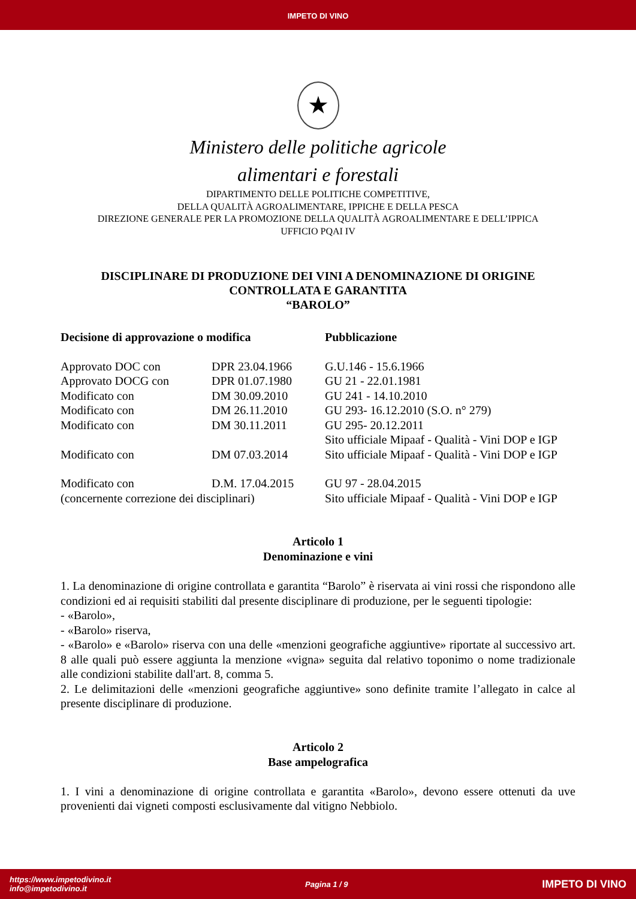IMPETO DI VINO
★
Ministero delle politiche agricole
alimentari e forestali
DIPARTIMENTO DELLE POLITICHE COMPETITIVE,
DELLA QUALITÀ AGROALIMENTARE, IPPICHE E DELLA PESCA
DIREZIONE GENERALE PER LA PROMOZIONE DELLA QUALITÀ AGROALIMENTARE E DELL’IPPICA
UFFICIO PQAI IV
DISCIPLINARE DI PRODUZIONE DEI VINI A DENOMINAZIONE DI ORIGINE CONTROLLATA E GARANTITA
“BAROLO”
| Decisione di approvazione o modifica | | Pubblicazione |
| --- | --- | --- |
| Approvato DOC con | DPR 23.04.1966 | G.U.146 - 15.6.1966 |
| Approvato DOCG con | DPR 01.07.1980 | GU 21 - 22.01.1981 |
| Modificato con | DM 30.09.2010 | GU 241 - 14.10.2010 |
| Modificato con | DM 26.11.2010 | GU 293- 16.12.2010 (S.O. n° 279) |
| Modificato con | DM 30.11.2011 | GU 295- 20.12.2011 |
| | | Sito ufficiale Mipaaf - Qualità - Vini DOP e IGP |
| Modificato con | DM 07.03.2014 | Sito ufficiale Mipaaf - Qualità - Vini DOP e IGP |
| Modificato con | D.M. 17.04.2015 | GU 97 - 28.04.2015 |
| (concernente correzione dei disciplinari) | | Sito ufficiale Mipaaf - Qualità - Vini DOP e IGP |
Articolo 1
Denominazione e vini
1. La denominazione di origine controllata e garantita “Barolo” è riservata ai vini rossi che rispondono alle condizioni ed ai requisiti stabiliti dal presente disciplinare di produzione, per le seguenti tipologie:
- «Barolo»,
- «Barolo» riserva,
- «Barolo» e «Barolo» riserva con una delle «menzioni geografiche aggiuntive» riportate al successivo art. 8 alle quali può essere aggiunta la menzione «vigna» seguita dal relativo toponimo o nome tradizionale alle condizioni stabilite dall'art. 8, comma 5.
2. Le delimitazioni delle «menzioni geografiche aggiuntive» sono definite tramite l’allegato in calce al presente disciplinare di produzione.
Articolo 2
Base ampelografica
1. I vini a denominazione di origine controllata e garantita «Barolo», devono essere ottenuti da uve provenienti dai vigneti composti esclusivamente dal vitigno Nebbiolo.
https://www.impetodivino.it
info@impetodivino.it
Pagina 1 / 9
IMPETO DI VINO